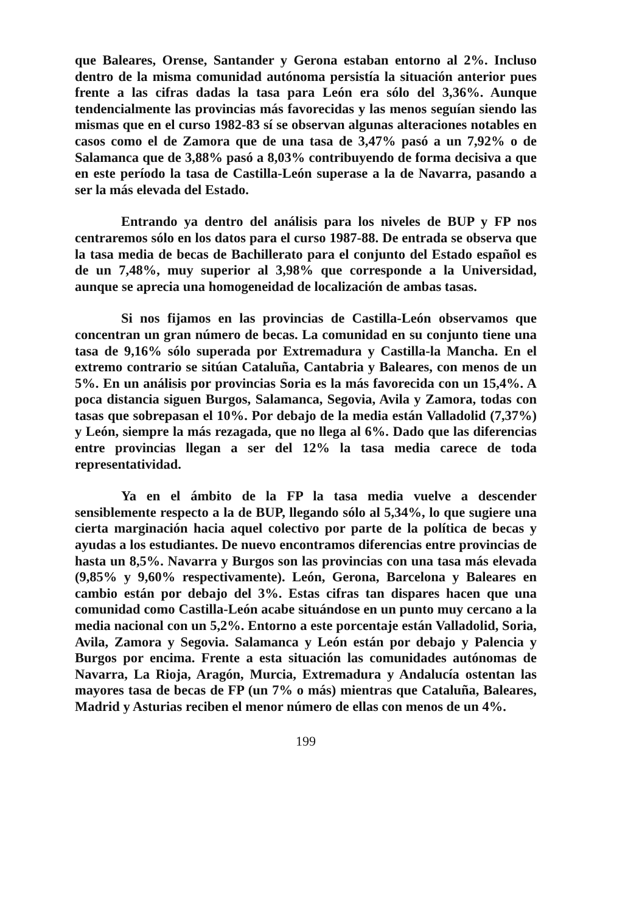que Baleares, Orense, Santander y Gerona estaban entorno al 2%. Incluso dentro de la misma comunidad autónoma persistía la situación anterior pues frente a las cifras dadas la tasa para León era sólo del 3,36%. Aunque tendencialmente las provincias más favorecidas y las menos seguían siendo las mismas que en el curso 1982-83 sí se observan algunas alteraciones notables en casos como el de Zamora que de una tasa de 3,47% pasó a un 7,92% o de Salamanca que de 3,88% pasó a 8,03% contribuyendo de forma decisiva a que en este período la tasa de Castilla-León superase a la de Navarra, pasando a ser la más elevada del Estado.
Entrando ya dentro del análisis para los niveles de BUP y FP nos centraremos sólo en los datos para el curso 1987-88. De entrada se observa que la tasa media de becas de Bachillerato para el conjunto del Estado español es de un 7,48%, muy superior al 3,98% que corresponde a la Universidad, aunque se aprecia una homogeneidad de localización de ambas tasas.
Si nos fijamos en las provincias de Castilla-León observamos que concentran un gran número de becas. La comunidad en su conjunto tiene una tasa de 9,16% sólo superada por Extremadura y Castilla-la Mancha. En el extremo contrario se sitúan Cataluña, Cantabria y Baleares, con menos de un 5%. En un análisis por provincias Soria es la más favorecida con un 15,4%. A poca distancia siguen Burgos, Salamanca, Segovia, Avila y Zamora, todas con tasas que sobrepasan el 10%. Por debajo de la media están Valladolid (7,37%) y León, siempre la más rezagada, que no llega al 6%. Dado que las diferencias entre provincias llegan a ser del 12% la tasa media carece de toda representatividad.
Ya en el ámbito de la FP la tasa media vuelve a descender sensiblemente respecto a la de BUP, llegando sólo al 5,34%, lo que sugiere una cierta marginación hacia aquel colectivo por parte de la política de becas y ayudas a los estudiantes. De nuevo encontramos diferencias entre provincias de hasta un 8,5%. Navarra y Burgos son las provincias con una tasa más elevada (9,85% y 9,60% respectivamente). León, Gerona, Barcelona y Baleares en cambio están por debajo del 3%. Estas cifras tan dispares hacen que una comunidad como Castilla-León acabe situándose en un punto muy cercano a la media nacional con un 5,2%. Entorno a este porcentaje están Valladolid, Soria, Avila, Zamora y Segovia. Salamanca y León están por debajo y Palencia y Burgos por encima. Frente a esta situación las comunidades autónomas de Navarra, La Rioja, Aragón, Murcia, Extremadura y Andalucía ostentan las mayores tasa de becas de FP (un 7% o más) mientras que Cataluña, Baleares, Madrid y Asturias reciben el menor número de ellas con menos de un 4%.
199